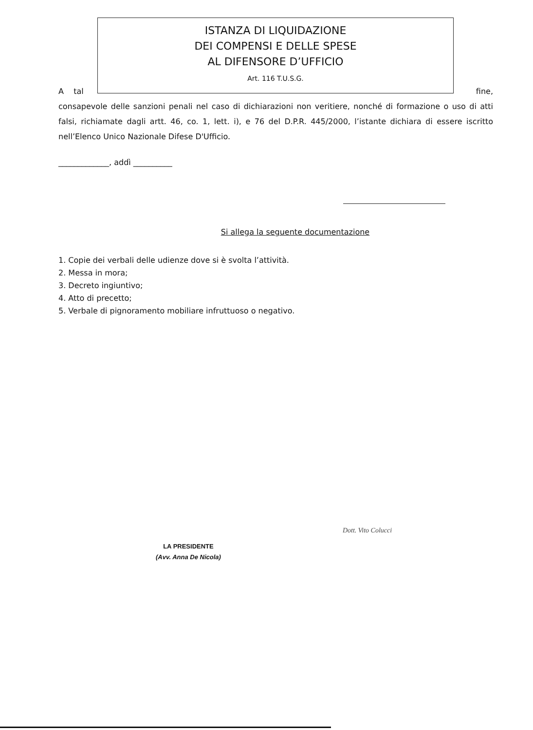ISTANZA DI LIQUIDAZIONE
DEI COMPENSI E DELLE SPESE
AL DIFENSORE D’UFFICIO
Art. 116 T.U.S.G.
A tal fine,
consapevole delle sanzioni penali nel caso di dichiarazioni non veritiere, nonché di formazione o uso di atti falsi, richiamate dagli artt. 46, co. 1, lett. i), e 76 del D.P.R. 445/2000, l’istante dichiara di essere iscritto nell’Elenco Unico Nazionale Difese D'Ufficio.
_____________, addì __________
Si allega la seguente documentazione
1. Copie dei verbali delle udienze dove si è svolta l’attività.
2. Messa in mora;
3. Decreto ingiuntivo;
4. Atto di precetto;
5. Verbale di pignoramento mobiliare infruttuoso o negativo.
LA PRESIDENTE
(Avv. Anna De Nicola)
Dott. Vito Colucci